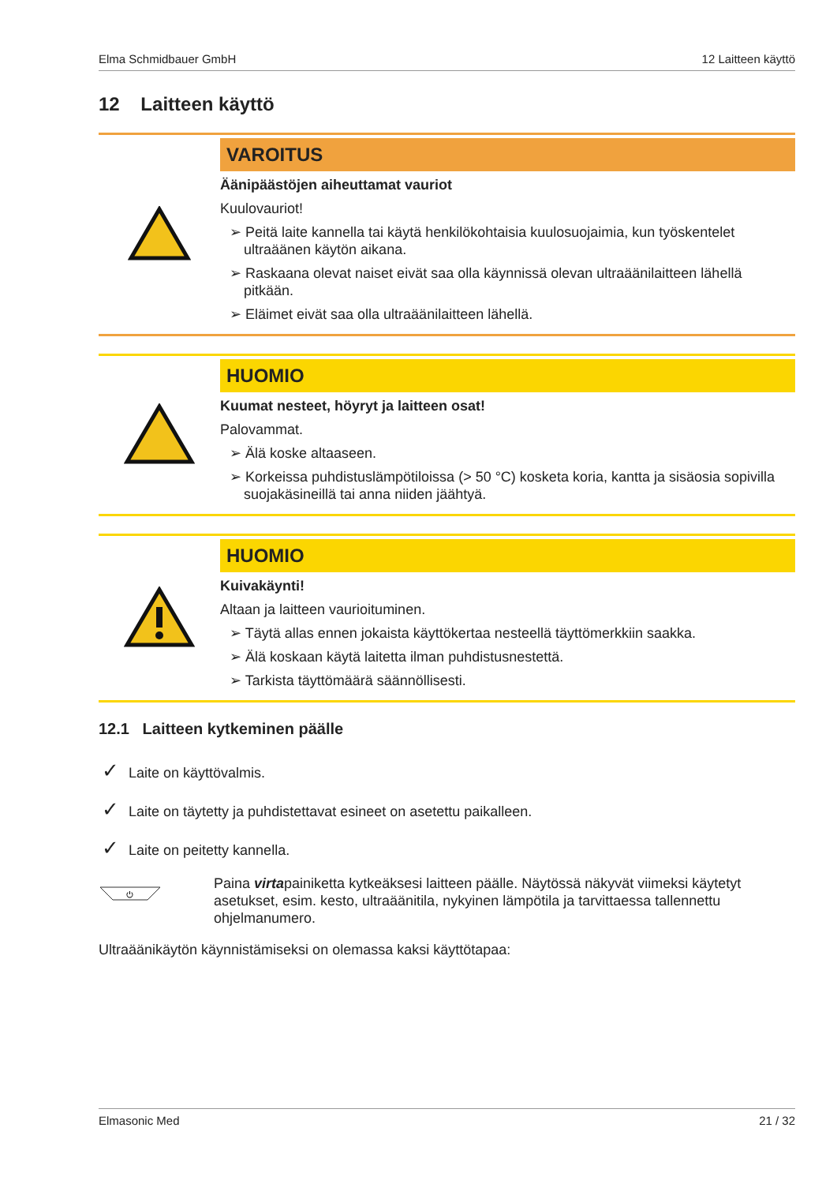Elma Schmidbauer GmbH 12 Laitteen käyttö
12 Laitteen käyttö
VAROITUS
Äänipäästöjen aiheuttamat vauriot
Kuulovauriot!
➢ Peitä laite kannella tai käytä henkilökohtaisia kuulosuojaimia, kun työskentelet ultraäänen käytön aikana.
➢ Raskaana olevat naiset eivät saa olla käynnissä olevan ultraäänilaitteen lähellä pitkään.
➢ Eläimet eivät saa olla ultraäänilaitteen lähellä.
HUOMIO
Kuumat nesteet, höyryt ja laitteen osat!
Palovammat.
➢ Älä koske altaaseen.
➢ Korkeissa puhdistuslämpötiloissa (> 50 °C) kosketa koria, kantta ja sisäosia sopivilla suojakäsineillä tai anna niiden jäähtyä.
HUOMIO
Kuivakäynti!
Altaan ja laitteen vaurioituminen.
➢ Täytä allas ennen jokaista käyttökertaa nesteellä täyttömerkkiin saakka.
➢ Älä koskaan käytä laitetta ilman puhdistusnestettä.
➢ Tarkista täyttömäärä säännöllisesti.
12.1 Laitteen kytkeminen päälle
✓ Laite on käyttövalmis.
✓ Laite on täytetty ja puhdistettavat esineet on asetettu paikalleen.
✓ Laite on peitetty kannella.
⏻
Paina virtapainiketta kytkeäksesi laitteen päälle. Näytössä näkyvät viimeksi käytetyt asetukset, esim. kesto, ultraäänitila, nykyinen lämpötila ja tarvittaessa tallennettu ohjelmanumero.
Ultraäänikäytön käynnistämiseksi on olemassa kaksi käyttötapaa:
Elmasonic Med 21 / 32